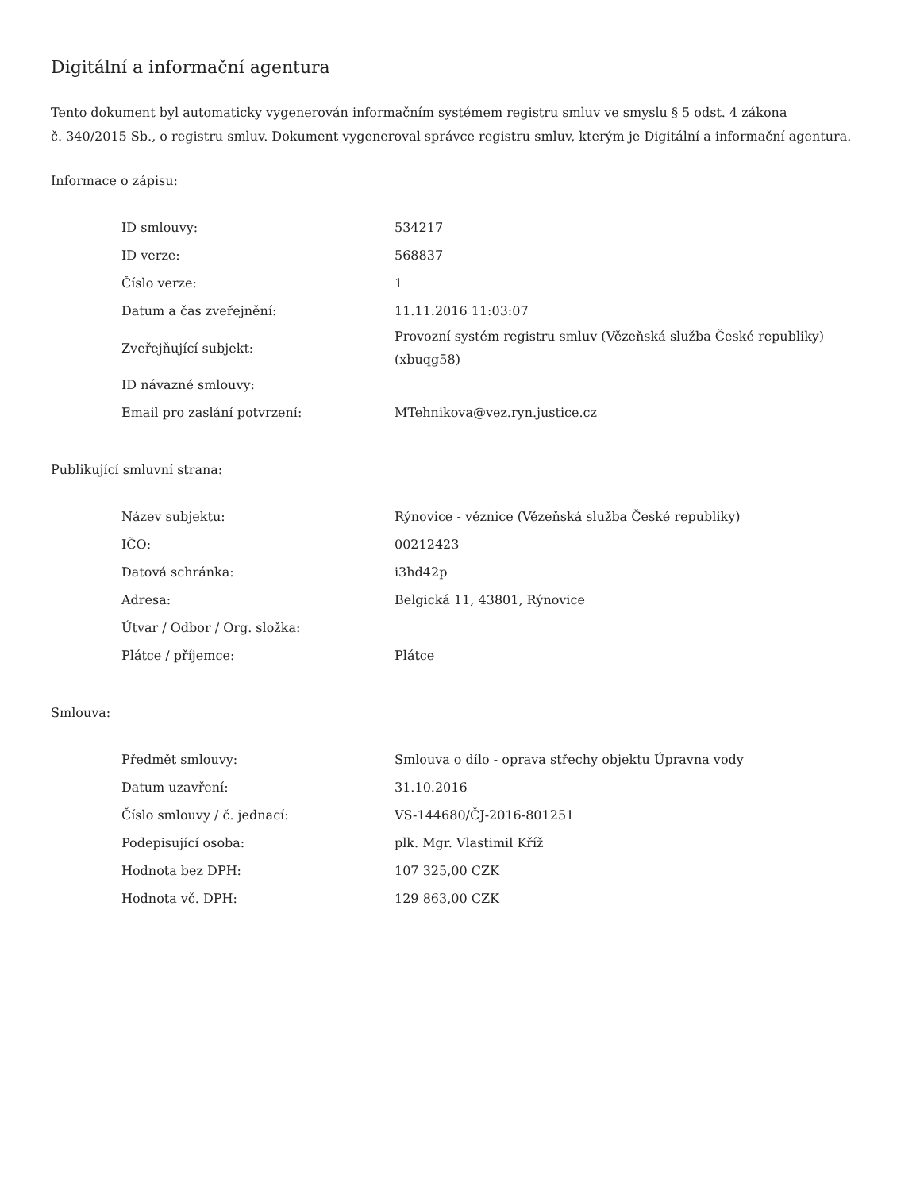Digitální a informační agentura
Tento dokument byl automaticky vygenerován informačním systémem registru smluv ve smyslu § 5 odst. 4 zákona
č. 340/2015 Sb., o registru smluv. Dokument vygeneroval správce registru smluv, kterým je Digitální a informační agentura.
Informace o zápisu:
| ID smlouvy: | 534217 |
| ID verze: | 568837 |
| Číslo verze: | 1 |
| Datum a čas zveřejnění: | 11.11.2016 11:03:07 |
| Zveřejňující subjekt: | Provozní systém registru smluv (Vězeňská služba České republiky) (xbuqg58) |
| ID návazné smlouvy: | |
| Email pro zaslání potvrzení: | MTehnikova@vez.ryn.justice.cz |
Publikující smluvní strana:
| Název subjektu: | Rýnovice - věznice (Vězeňská služba České republiky) |
| IČO: | 00212423 |
| Datová schránka: | i3hd42p |
| Adresa: | Belgická 11, 43801, Rýnovice |
| Útvar / Odbor / Org. složka: | |
| Plátce / příjemce: | Plátce |
Smlouva:
| Předmět smlouvy: | Smlouva o dílo - oprava střechy objektu Úpravna vody |
| Datum uzavření: | 31.10.2016 |
| Číslo smlouvy / č. jednací: | VS-144680/ČJ-2016-801251 |
| Podepisující osoba: | plk. Mgr. Vlastimil Kříž |
| Hodnota bez DPH: | 107 325,00 CZK |
| Hodnota vč. DPH: | 129 863,00 CZK |